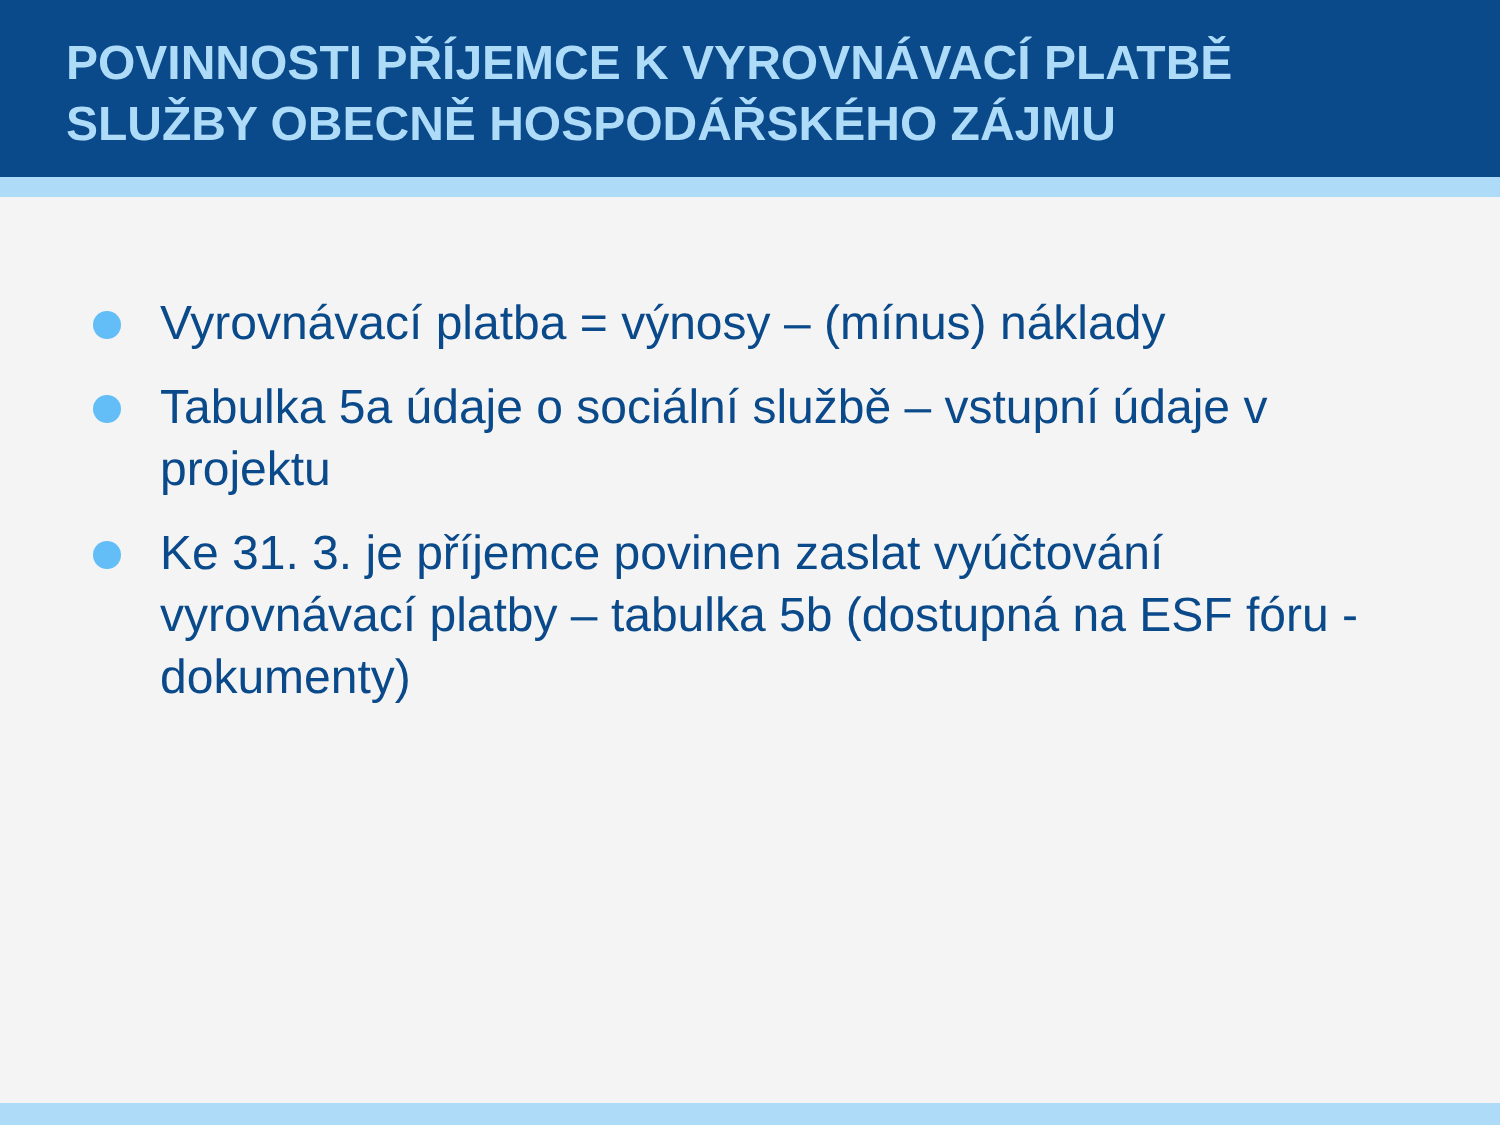POVINNOSTI PŘÍJEMCE K VYROVNÁVACÍ PLATBĚ SLUŽBY OBECNĚ HOSPODÁŘSKÉHO ZÁJMU
Vyrovnávací platba = výnosy – (mínus) náklady
Tabulka 5a údaje o sociální službě – vstupní údaje v projektu
Ke 31. 3. je příjemce povinen zaslat vyúčtování vyrovnávací platby – tabulka 5b (dostupná na ESF fóru - dokumenty)